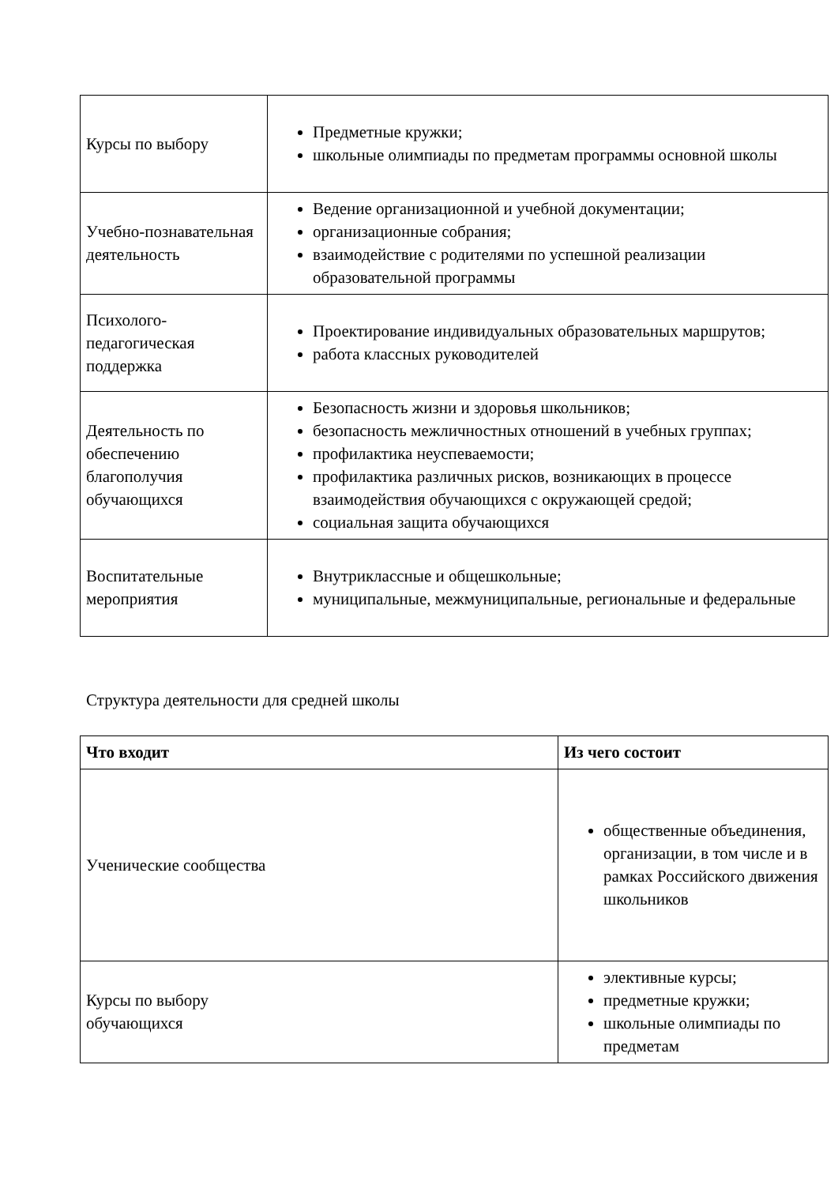| Курсы по выбору | Предметные кружки; школьные олимпиады по предметам программы основной школы |
| Учебно-познавательная деятельность | Ведение организационной и учебной документации; организационные собрания; взаимодействие с родителями по успешной реализации образовательной программы |
| Психолого-педагогическая поддержка | Проектирование индивидуальных образовательных маршрутов; работа классных руководителей |
| Деятельность по обеспечению благополучия обучающихся | Безопасность жизни и здоровья школьников; безопасность межличностных отношений в учебных группах; профилактика неуспеваемости; профилактика различных рисков, возникающих в процессе взаимодействия обучающихся с окружающей средой; социальная защита обучающихся |
| Воспитательные мероприятия | Внутриклассные и общешкольные; муниципальные, межмуниципальные, региональные и федеральные |
Структура деятельности для средней школы
| Что входит | Из чего состоит |
| --- | --- |
| Ученические сообщества | общественные объединения, организации, в том числе и в рамках Российского движения школьников |
| Курсы по выбору обучающихся | элективные курсы; предметные кружки; школьные олимпиады по предметам |